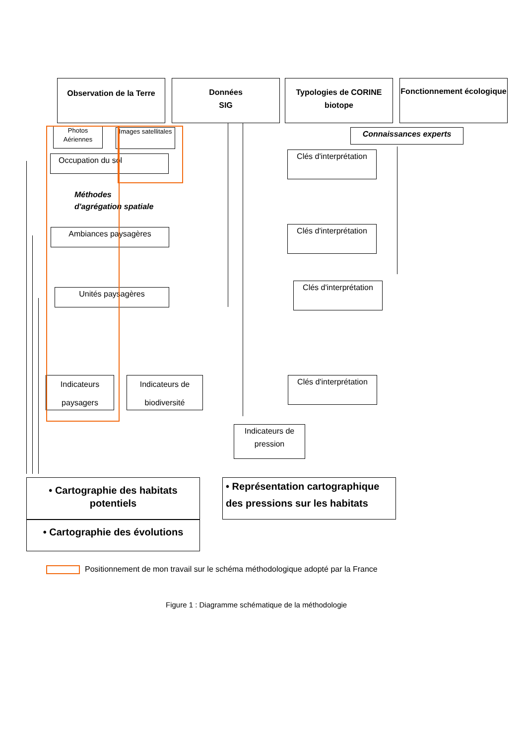Observation de la Terre
Données
SIG
Typologies de CORINE biotope
Fonctionnement écologique
Photos Aériennes
Images satellitales
Connaissances experts
Occupation du sol
Clés d'interprétation
Méthodes
d'agrégation spatiale
Ambiances paysagères
Clés d'interprétation
Unités paysagères
Clés d'interprétation
Indicateurs paysagers
Indicateurs de biodiversité
Clés d'interprétation
Indicateurs de pression
• Cartographie des habitats potentiels
• Cartographie des évolutions
• Représentation cartographique des pressions sur les habitats
Positionnement de mon travail sur le schéma méthodologique adopté par la France
Figure 1 : Diagramme schématique de la méthodologie